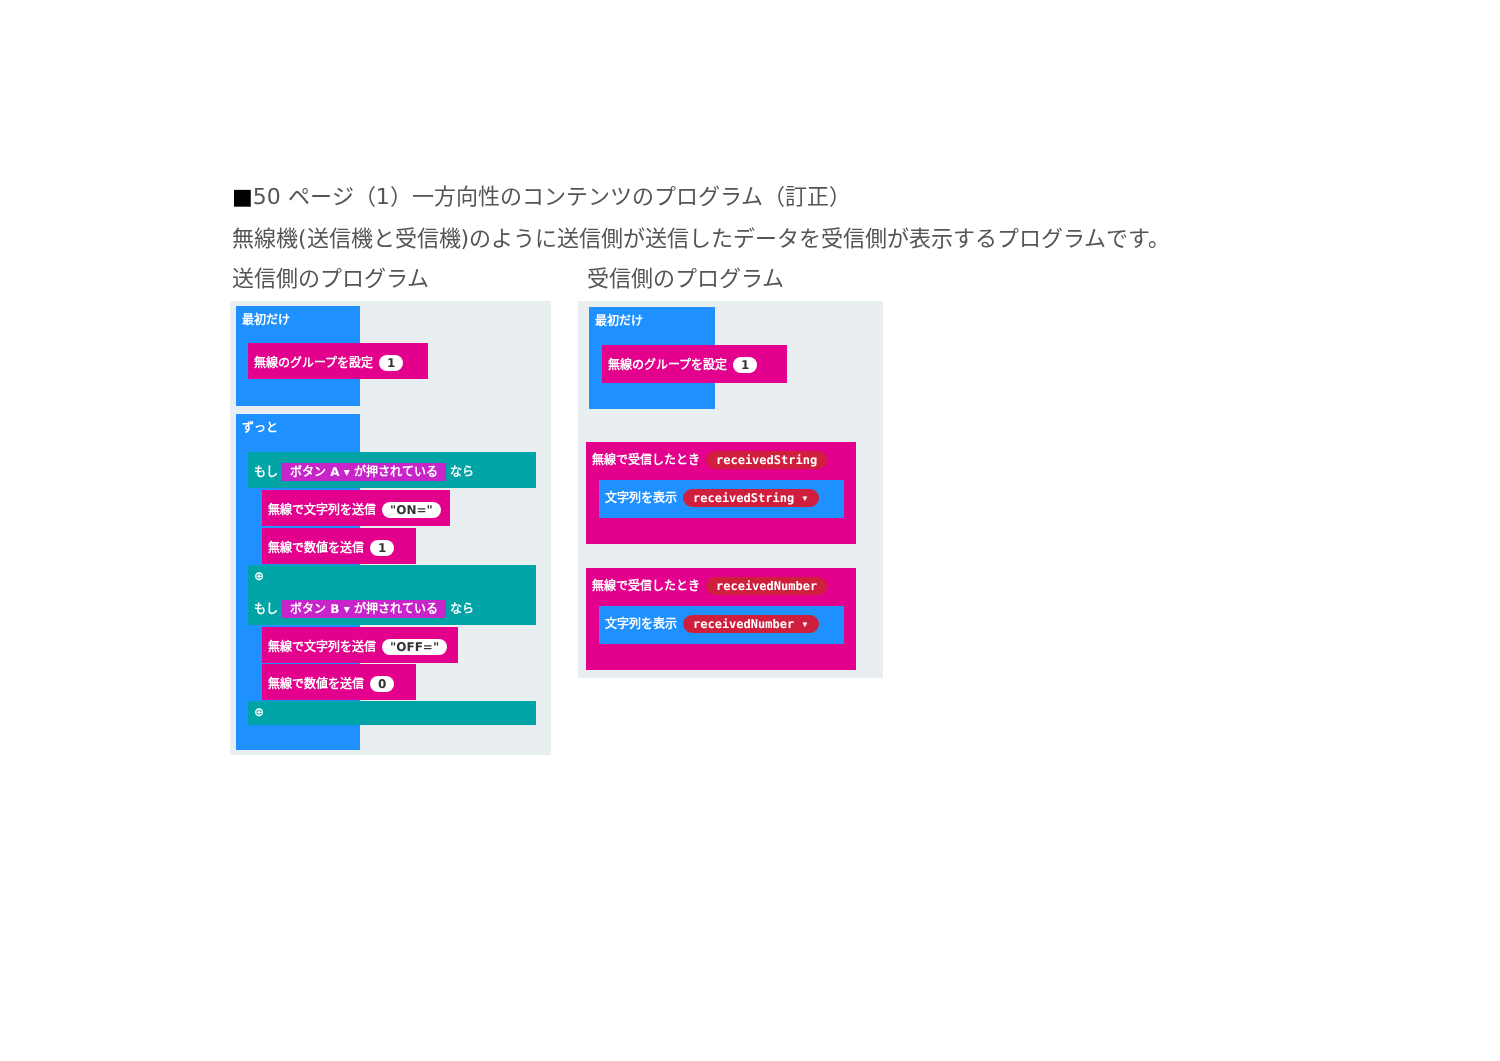■50 ページ（1）一方向性のコンテンツのプログラム（訂正）
無線機(送信機と受信機)のように送信側が送信したデータを受信側が表示するプログラムです。
送信側のプログラム 受信側のプログラム
最初だけ
無線のグループを設定 1
ずっと
もし ボタン A ▾ が押されている なら
無線で文字列を送信 "ON="
無線で数値を送信 1
⊕
もし ボタン B ▾ が押されている なら
無線で文字列を送信 "OFF="
無線で数値を送信 0
⊕
最初だけ
無線のグループを設定 1
無線で受信したとき receivedString
文字列を表示 receivedString ▾
無線で受信したとき receivedNumber
文字列を表示 receivedNumber ▾